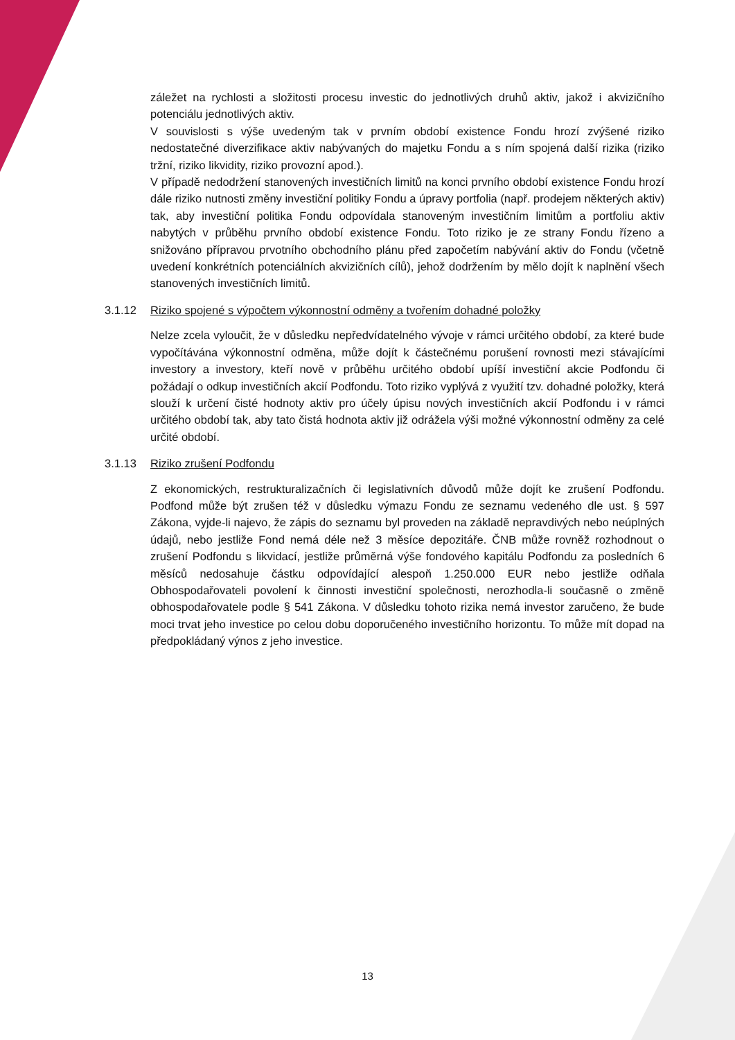záležet na rychlosti a složitosti procesu investic do jednotlivých druhů aktiv, jakož i akvizičního potenciálu jednotlivých aktiv.
V souvislosti s výše uvedeným tak v prvním období existence Fondu hrozí zvýšené riziko nedostatečné diverzifikace aktiv nabývaných do majetku Fondu a s ním spojená další rizika (riziko tržní, riziko likvidity, riziko provozní apod.).
V případě nedodržení stanovených investičních limitů na konci prvního období existence Fondu hrozí dále riziko nutnosti změny investiční politiky Fondu a úpravy portfolia (např. prodejem některých aktiv) tak, aby investiční politika Fondu odpovídala stanoveným investičním limitům a portfoliu aktiv nabytých v průběhu prvního období existence Fondu. Toto riziko je ze strany Fondu řízeno a snižováno přípravou prvotního obchodního plánu před započetím nabývání aktiv do Fondu (včetně uvedení konkrétních potenciálních akvizičních cílů), jehož dodržením by mělo dojít k naplnění všech stanovených investičních limitů.
3.1.12 Riziko spojené s výpočtem výkonnostní odměny a tvořením dohadné položky
Nelze zcela vyloučit, že v důsledku nepředvídatelného vývoje v rámci určitého období, za které bude vypočítávána výkonnostní odměna, může dojít k částečnému porušení rovnosti mezi stávajícími investory a investory, kteří nově v průběhu určitého období upíší investiční akcie Podfondu či požádají o odkup investičních akcií Podfondu. Toto riziko vyplývá z využití tzv. dohadné položky, která slouží k určení čisté hodnoty aktiv pro účely úpisu nových investičních akcií Podfondu i v rámci určitého období tak, aby tato čistá hodnota aktiv již odrážela výši možné výkonnostní odměny za celé určité období.
3.1.13 Riziko zrušení Podfondu
Z ekonomických, restrukturalizačních či legislativních důvodů může dojít ke zrušení Podfondu. Podfond může být zrušen též v důsledku výmazu Fondu ze seznamu vedeného dle ust. § 597 Zákona, vyjde-li najevo, že zápis do seznamu byl proveden na základě nepravdivých nebo neúplných údajů, nebo jestliže Fond nemá déle než 3 měsíce depozitáře. ČNB může rovněž rozhodnout o zrušení Podfondu s likvidací, jestliže průměrná výše fondového kapitálu Podfondu za posledních 6 měsíců nedosahuje částku odpovídající alespoň 1.250.000 EUR nebo jestliže odňala Obhospodařovateli povolení k činnosti investiční společnosti, nerozhodla-li současně o změně obhospodařovatele podle § 541 Zákona. V důsledku tohoto rizika nemá investor zaručeno, že bude moci trvat jeho investice po celou dobu doporučeného investičního horizontu. To může mít dopad na předpokládaný výnos z jeho investice.
13